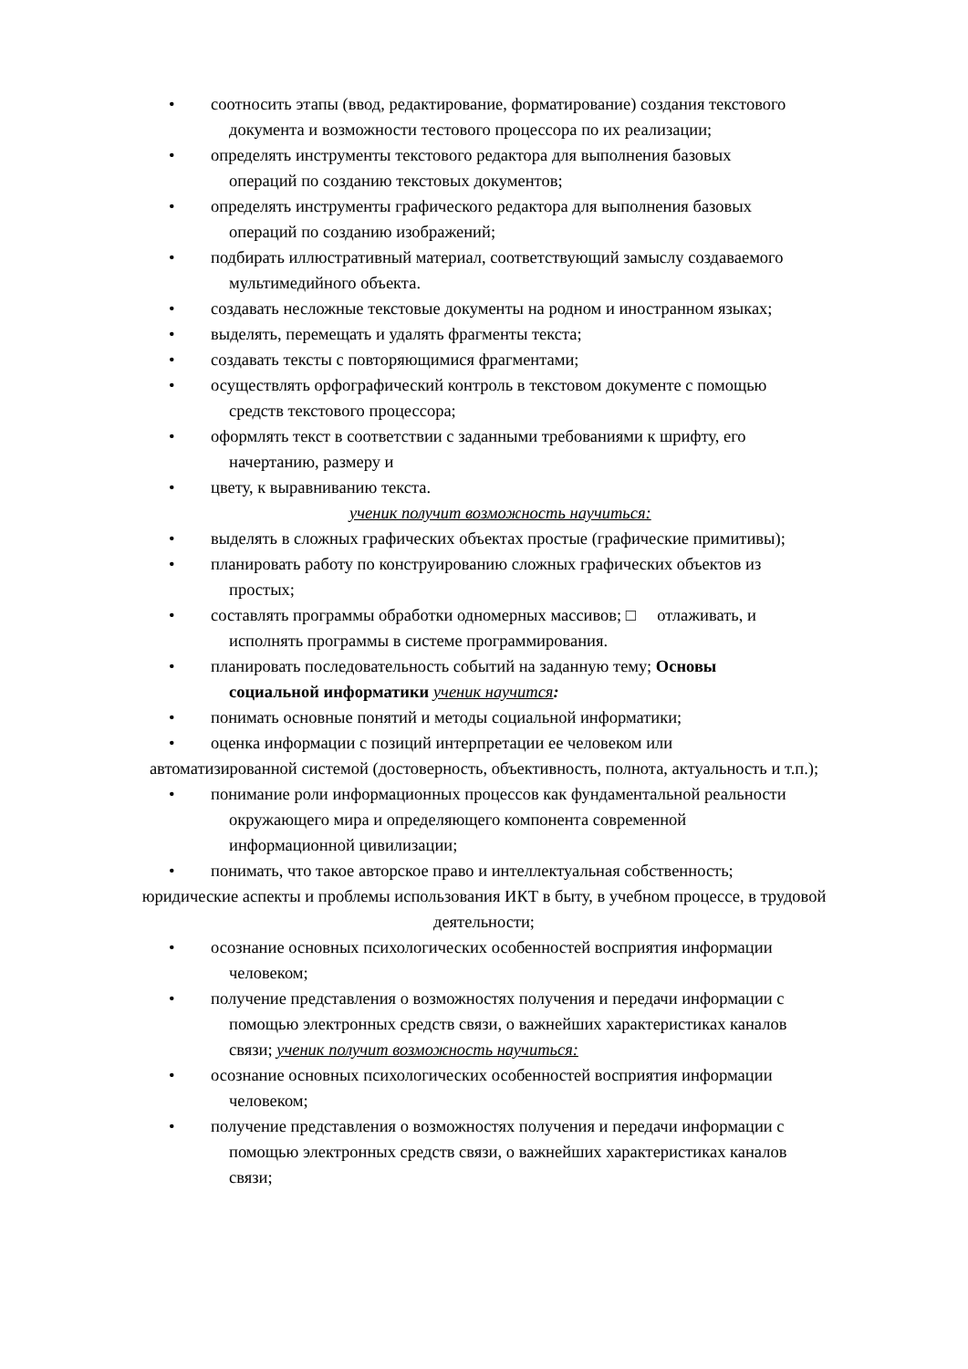• соотносить этапы (ввод, редактирование, форматирование) создания текстового
документа и возможности тестового процессора по их реализации;
• определять инструменты текстового редактора для выполнения базовых
операций по созданию текстовых документов;
• определять инструменты графического редактора для выполнения базовых
операций по созданию изображений;
• подбирать иллюстративный материал, соответствующий замыслу создаваемого
мультимедийного объекта.
• создавать несложные текстовые документы на родном и иностранном языках;
• выделять, перемещать и удалять фрагменты текста;
• создавать тексты с повторяющимися фрагментами;
• осуществлять орфографический контроль в текстовом документе с помощью
средств текстового процессора;
• оформлять текст в соответствии с заданными требованиями к шрифту, его
начертанию, размеру и
• цвету, к выравниванию текста.
ученик получит возможность научиться:
• выделять в сложных графических объектах простые (графические примитивы);
• планировать работу по конструированию сложных графических объектов из
простых;
• составлять программы обработки одномерных массивов; □ отлаживать, и
исполнять программы в системе программирования.
• планировать последовательность событий на заданную тему; Основы
социальной информатики ученик научится:
• понимать основные понятий и методы социальной информатики;
• оценка информации с позиций интерпретации ее человеком или
автоматизированной системой (достоверность, объективность, полнота, актуальность и т.п.);
• понимание роли информационных процессов как фундаментальной реальности
окружающего мира и определяющего компонента современной
информационной цивилизации;
• понимать, что такое авторское право и интеллектуальная собственность;
юридические аспекты и проблемы использования ИКТ в быту, в учебном процессе, в трудовой
деятельности;
• осознание основных психологических особенностей восприятия информации
человеком;
• получение представления о возможностях получения и передачи информации с
помощью электронных средств связи, о важнейших характеристиках каналов
связи; ученик получит возможность научиться:
• осознание основных психологических особенностей восприятия информации
человеком;
• получение представления о возможностях получения и передачи информации с
помощью электронных средств связи, о важнейших характеристиках каналов
связи;